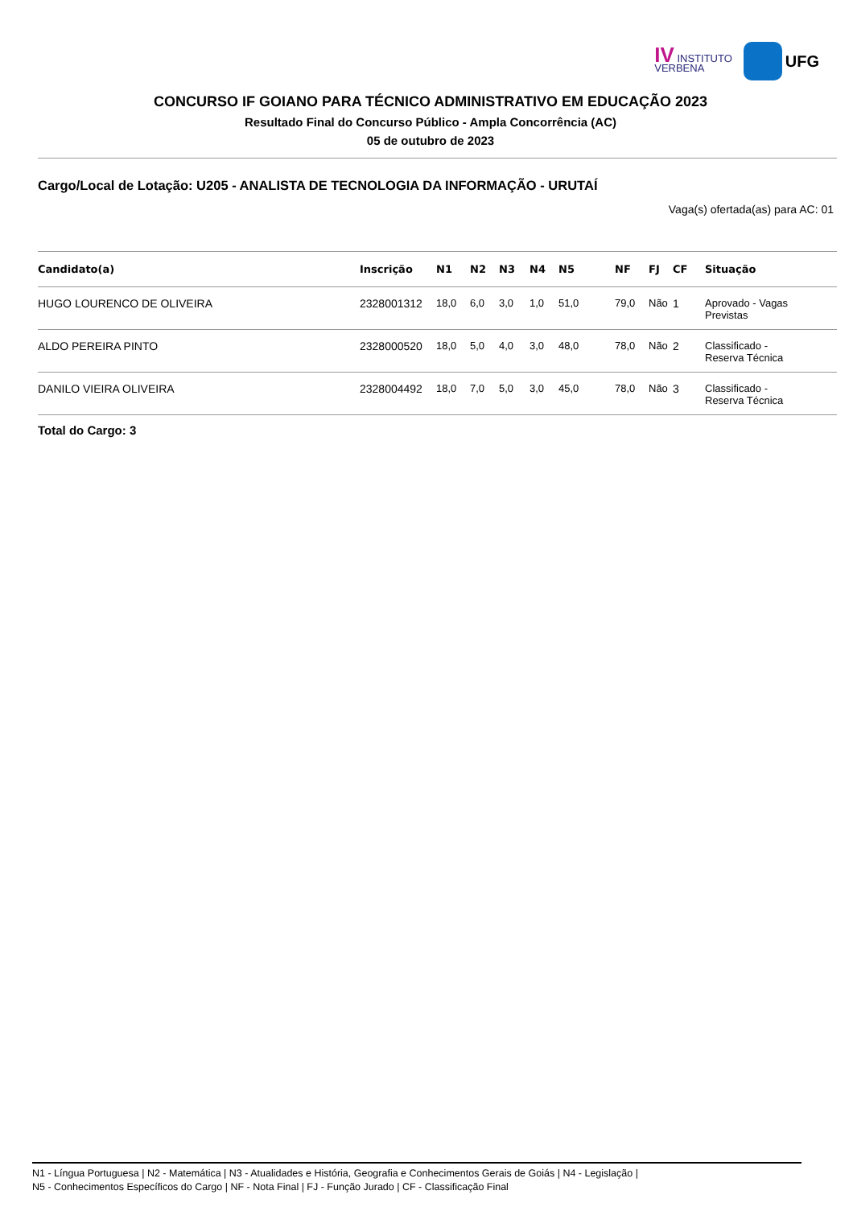IV INSTITUTO
VERBENA
UFG
CONCURSO IF GOIANO PARA TÉCNICO ADMINISTRATIVO EM EDUCAÇÃO 2023
Resultado Final do Concurso Público - Ampla Concorrência (AC)
05 de outubro de 2023
Cargo/Local de Lotação: U205 - ANALISTA DE TECNOLOGIA DA INFORMAÇÃO - URUTAÍ
Vaga(s) ofertada(as) para AC: 01
| Candidato(a) | Inscrição | N1 | N2 | N3 | N4 | N5 | NF | FJ | CF | Situação |
| --- | --- | --- | --- | --- | --- | --- | --- | --- | --- | --- |
| HUGO LOURENCO DE OLIVEIRA | 2328001312 | 18,0 | 6,0 | 3,0 | 1,0 | 51,0 | 79,0 | Não | 1 | Aprovado - Vagas Previstas |
| ALDO PEREIRA PINTO | 2328000520 | 18,0 | 5,0 | 4,0 | 3,0 | 48,0 | 78,0 | Não | 2 | Classificado - Reserva Técnica |
| DANILO VIEIRA OLIVEIRA | 2328004492 | 18,0 | 7,0 | 5,0 | 3,0 | 45,0 | 78,0 | Não | 3 | Classificado - Reserva Técnica |
Total do Cargo: 3
N1 - Língua Portuguesa | N2 - Matemática | N3 - Atualidades e História, Geografia e Conhecimentos Gerais de Goiás | N4 - Legislação |
N5 - Conhecimentos Específicos do Cargo | NF - Nota Final | FJ - Função Jurado | CF - Classificação Final